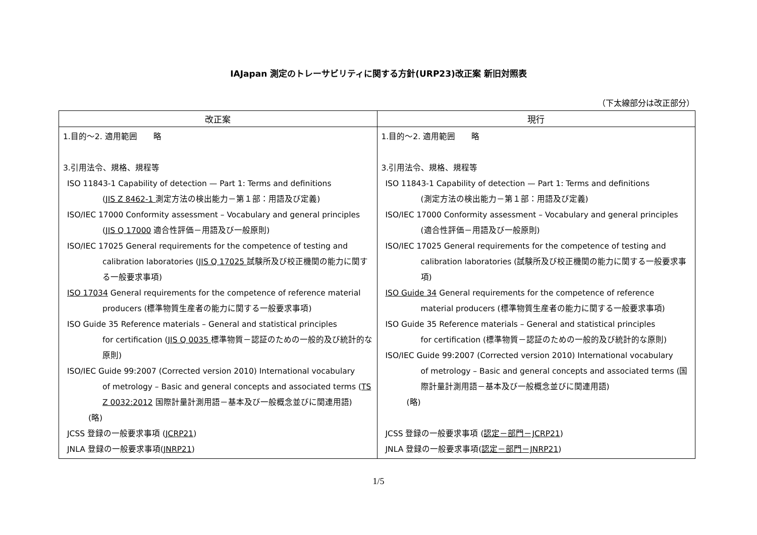IAJapan 測定のトレーサビリティに関する方針(URP23)改正案 新旧対照表
（下太線部分は改正部分）
| 改正案 | 現行 |
| --- | --- |
| 1.目的～2. 適用範囲 略 3.引用法令、規格、規程等 ISO 11843-1 Capability of detection — Part 1: Terms and definitions ( JIS Z 8462-1 測定方法の検出能力－第１部：用語及び定義) ISO/IEC 17000 Conformity assessment – Vocabulary and general principles ( JIS Q 17000 適合性評価－用語及び一般原則) ISO/IEC 17025 General requirements for the competence of testing and calibration laboratories ( JIS Q 17025 試験所及び校正機関の能力に関する一般要求事項) ISO 17034 General requirements for the competence of reference material producers (標準物質生産者の能力に関する一般要求事項) ISO Guide 35 Reference materials – General and statistical principles for certification ( JIS Q 0035 標準物質－認証のための一般的及び統計的な原則) ISO/IEC Guide 99:2007 (Corrected version 2010) International vocabulary of metrology – Basic and general concepts and associated terms ( TS Z 0032:2012 国際計量計測用語－基本及び一般概念並びに関連用語) (略) JCSS 登録の一般要求事項 ( JCRP21 ) JNLA 登録の一般要求事項( JNRP21 ) | 1.目的～2. 適用範囲 略 3.引用法令、規格、規程等 ISO 11843-1 Capability of detection — Part 1: Terms and definitions (測定方法の検出能力－第１部：用語及び定義) ISO/IEC 17000 Conformity assessment – Vocabulary and general principles (適合性評価－用語及び一般原則) ISO/IEC 17025 General requirements for the competence of testing and calibration laboratories (試験所及び校正機関の能力に関する一般要求事項) ISO Guide 34 General requirements for the competence of reference material producers (標準物質生産者の能力に関する一般要求事項) ISO Guide 35 Reference materials – General and statistical principles for certification (標準物質－認証のための一般的及び統計的な原則) ISO/IEC Guide 99:2007 (Corrected version 2010) International vocabulary of metrology – Basic and general concepts and associated terms (国際計量計測用語－基本及び一般概念並びに関連用語) (略) JCSS 登録の一般要求事項 ( 認定－部門－JCRP21 ) JNLA 登録の一般要求事項( 認定－部門－JNRP21 ) |
1/5